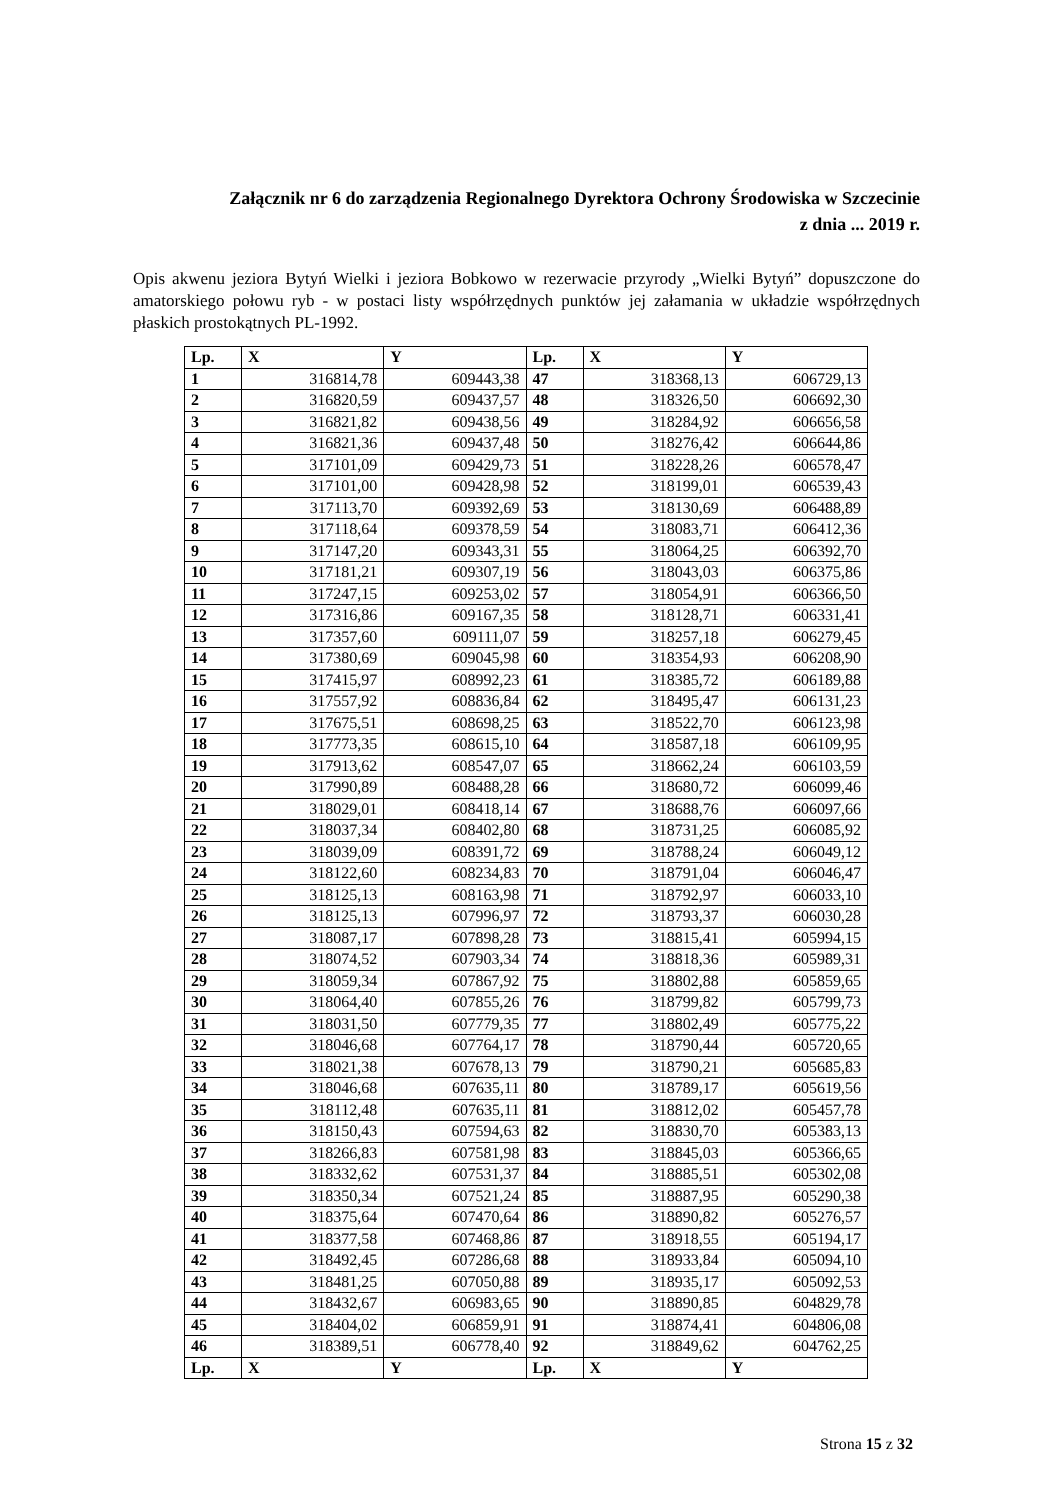Załącznik nr 6 do zarządzenia Regionalnego Dyrektora Ochrony Środowiska w Szczecinie
z dnia ... 2019 r.
Opis akwenu jeziora Bytyń Wielki i jeziora Bobkowo w rezerwacie przyrody „Wielki Bytyń” dopuszczone do amatorskiego połowu ryb - w postaci listy współrzędnych punktów jej załamania w układzie współrzędnych płaskich prostokątnych PL-1992.
| Lp. | X | Y | Lp. | X | Y |
| --- | --- | --- | --- | --- | --- |
| 1 | 316814,78 | 609443,38 | 47 | 318368,13 | 606729,13 |
| 2 | 316820,59 | 609437,57 | 48 | 318326,50 | 606692,30 |
| 3 | 316821,82 | 609438,56 | 49 | 318284,92 | 606656,58 |
| 4 | 316821,36 | 609437,48 | 50 | 318276,42 | 606644,86 |
| 5 | 317101,09 | 609429,73 | 51 | 318228,26 | 606578,47 |
| 6 | 317101,00 | 609428,98 | 52 | 318199,01 | 606539,43 |
| 7 | 317113,70 | 609392,69 | 53 | 318130,69 | 606488,89 |
| 8 | 317118,64 | 609378,59 | 54 | 318083,71 | 606412,36 |
| 9 | 317147,20 | 609343,31 | 55 | 318064,25 | 606392,70 |
| 10 | 317181,21 | 609307,19 | 56 | 318043,03 | 606375,86 |
| 11 | 317247,15 | 609253,02 | 57 | 318054,91 | 606366,50 |
| 12 | 317316,86 | 609167,35 | 58 | 318128,71 | 606331,41 |
| 13 | 317357,60 | 609111,07 | 59 | 318257,18 | 606279,45 |
| 14 | 317380,69 | 609045,98 | 60 | 318354,93 | 606208,90 |
| 15 | 317415,97 | 608992,23 | 61 | 318385,72 | 606189,88 |
| 16 | 317557,92 | 608836,84 | 62 | 318495,47 | 606131,23 |
| 17 | 317675,51 | 608698,25 | 63 | 318522,70 | 606123,98 |
| 18 | 317773,35 | 608615,10 | 64 | 318587,18 | 606109,95 |
| 19 | 317913,62 | 608547,07 | 65 | 318662,24 | 606103,59 |
| 20 | 317990,89 | 608488,28 | 66 | 318680,72 | 606099,46 |
| 21 | 318029,01 | 608418,14 | 67 | 318688,76 | 606097,66 |
| 22 | 318037,34 | 608402,80 | 68 | 318731,25 | 606085,92 |
| 23 | 318039,09 | 608391,72 | 69 | 318788,24 | 606049,12 |
| 24 | 318122,60 | 608234,83 | 70 | 318791,04 | 606046,47 |
| 25 | 318125,13 | 608163,98 | 71 | 318792,97 | 606033,10 |
| 26 | 318125,13 | 607996,97 | 72 | 318793,37 | 606030,28 |
| 27 | 318087,17 | 607898,28 | 73 | 318815,41 | 605994,15 |
| 28 | 318074,52 | 607903,34 | 74 | 318818,36 | 605989,31 |
| 29 | 318059,34 | 607867,92 | 75 | 318802,88 | 605859,65 |
| 30 | 318064,40 | 607855,26 | 76 | 318799,82 | 605799,73 |
| 31 | 318031,50 | 607779,35 | 77 | 318802,49 | 605775,22 |
| 32 | 318046,68 | 607764,17 | 78 | 318790,44 | 605720,65 |
| 33 | 318021,38 | 607678,13 | 79 | 318790,21 | 605685,83 |
| 34 | 318046,68 | 607635,11 | 80 | 318789,17 | 605619,56 |
| 35 | 318112,48 | 607635,11 | 81 | 318812,02 | 605457,78 |
| 36 | 318150,43 | 607594,63 | 82 | 318830,70 | 605383,13 |
| 37 | 318266,83 | 607581,98 | 83 | 318845,03 | 605366,65 |
| 38 | 318332,62 | 607531,37 | 84 | 318885,51 | 605302,08 |
| 39 | 318350,34 | 607521,24 | 85 | 318887,95 | 605290,38 |
| 40 | 318375,64 | 607470,64 | 86 | 318890,82 | 605276,57 |
| 41 | 318377,58 | 607468,86 | 87 | 318918,55 | 605194,17 |
| 42 | 318492,45 | 607286,68 | 88 | 318933,84 | 605094,10 |
| 43 | 318481,25 | 607050,88 | 89 | 318935,17 | 605092,53 |
| 44 | 318432,67 | 606983,65 | 90 | 318890,85 | 604829,78 |
| 45 | 318404,02 | 606859,91 | 91 | 318874,41 | 604806,08 |
| 46 | 318389,51 | 606778,40 | 92 | 318849,62 | 604762,25 |
| Lp. | X | Y | Lp. | X | Y |
Strona 15 z 32